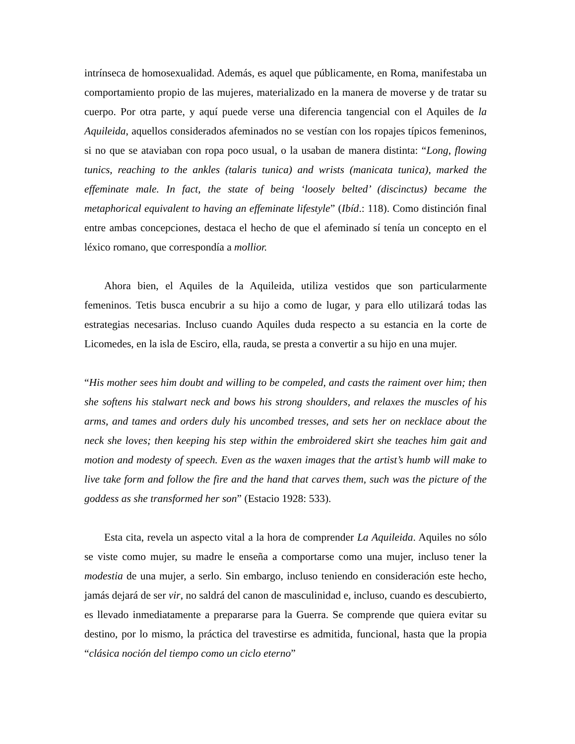intrínseca de homosexualidad. Además, es aquel que públicamente, en Roma, manifestaba un comportamiento propio de las mujeres, materializado en la manera de moverse y de tratar su cuerpo. Por otra parte, y aquí puede verse una diferencia tangencial con el Aquiles de la Aquileida, aquellos considerados afeminados no se vestían con los ropajes típicos femeninos, si no que se ataviaban con ropa poco usual, o la usaban de manera distinta: “Long, flowing tunics, reaching to the ankles (talaris tunica) and wrists (manicata tunica), marked the effeminate male. In fact, the state of being ‘loosely belted’ (discinctus) became the metaphorical equivalent to having an effeminate lifestyle” (Ibíd.: 118). Como distinción final entre ambas concepciones, destaca el hecho de que el afeminado sí tenía un concepto en el léxico romano, que correspondía a mollior.
Ahora bien, el Aquiles de la Aquileida, utiliza vestidos que son particularmente femeninos. Tetis busca encubrir a su hijo a como de lugar, y para ello utilizará todas las estrategias necesarias. Incluso cuando Aquiles duda respecto a su estancia en la corte de Licomedes, en la isla de Esciro, ella, rauda, se presta a convertir a su hijo en una mujer.
“His mother sees him doubt and willing to be compeled, and casts the raiment over him; then she softens his stalwart neck and bows his strong shoulders, and relaxes the muscles of his arms, and tames and orders duly his uncombed tresses, and sets her on necklace about the neck she loves; then keeping his step within the embroidered skirt she teaches him gait and motion and modesty of speech. Even as the waxen images that the artist’s humb will make to live take form and follow the fire and the hand that carves them, such was the picture of the goddess as she transformed her son” (Estacio 1928: 533).
Esta cita, revela un aspecto vital a la hora de comprender La Aquileida. Aquiles no sólo se viste como mujer, su madre le enseña a comportarse como una mujer, incluso tener la modestia de una mujer, a serlo. Sin embargo, incluso teniendo en consideración este hecho, jamás dejará de ser vir, no saldrá del canon de masculinidad e, incluso, cuando es descubierto, es llevado inmediatamente a prepararse para la Guerra. Se comprende que quiera evitar su destino, por lo mismo, la práctica del travestirse es admitida, funcional, hasta que la propia “clásica noción del tiempo como un ciclo eterno”